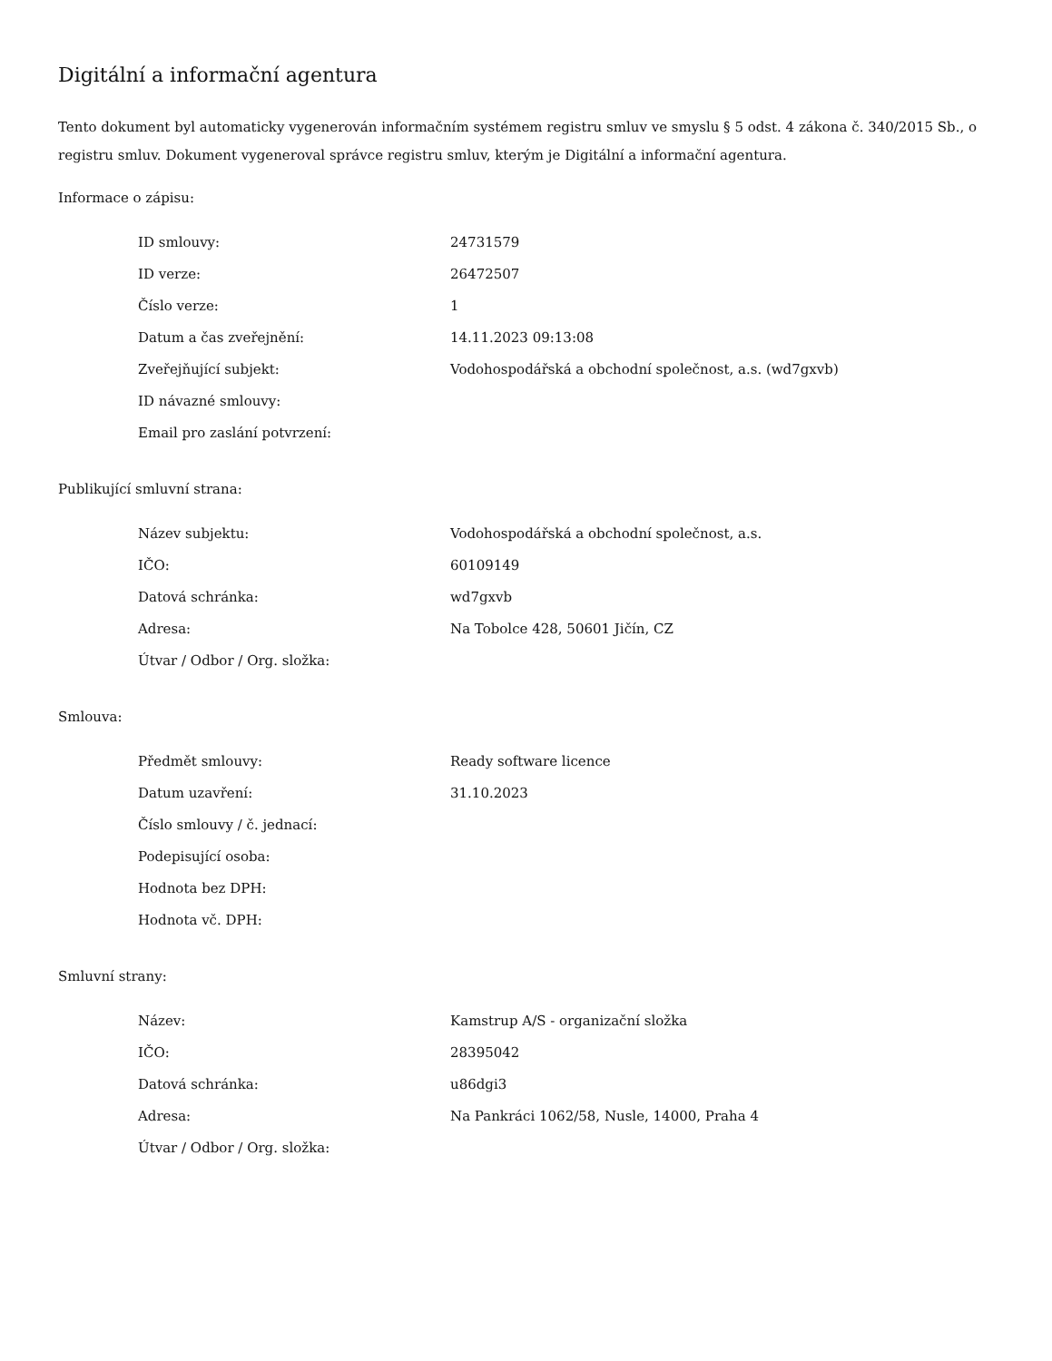Digitální a informační agentura
Tento dokument byl automaticky vygenerován informačním systémem registru smluv ve smyslu § 5 odst. 4 zákona č. 340/2015 Sb., o registru smluv. Dokument vygeneroval správce registru smluv, kterým je Digitální a informační agentura.
Informace o zápisu:
| ID smlouvy: | 24731579 |
| ID verze: | 26472507 |
| Číslo verze: | 1 |
| Datum a čas zveřejnění: | 14.11.2023 09:13:08 |
| Zveřejňující subjekt: | Vodohospodářská a obchodní společnost, a.s. (wd7gxvb) |
| ID návazné smlouvy: | |
| Email pro zaslání potvrzení: | |
Publikující smluvní strana:
| Název subjektu: | Vodohospodářská a obchodní společnost, a.s. |
| IČO: | 60109149 |
| Datová schránka: | wd7gxvb |
| Adresa: | Na Tobolce 428, 50601 Jičín, CZ |
| Útvar / Odbor / Org. složka: | |
Smlouva:
| Předmět smlouvy: | Ready software licence |
| Datum uzavření: | 31.10.2023 |
| Číslo smlouvy / č. jednací: | |
| Podepisující osoba: | |
| Hodnota bez DPH: | |
| Hodnota vč. DPH: | |
Smluvní strany:
| Název: | Kamstrup A/S - organizační složka |
| IČO: | 28395042 |
| Datová schránka: | u86dgi3 |
| Adresa: | Na Pankráci 1062/58, Nusle, 14000, Praha 4 |
| Útvar / Odbor / Org. složka: | |